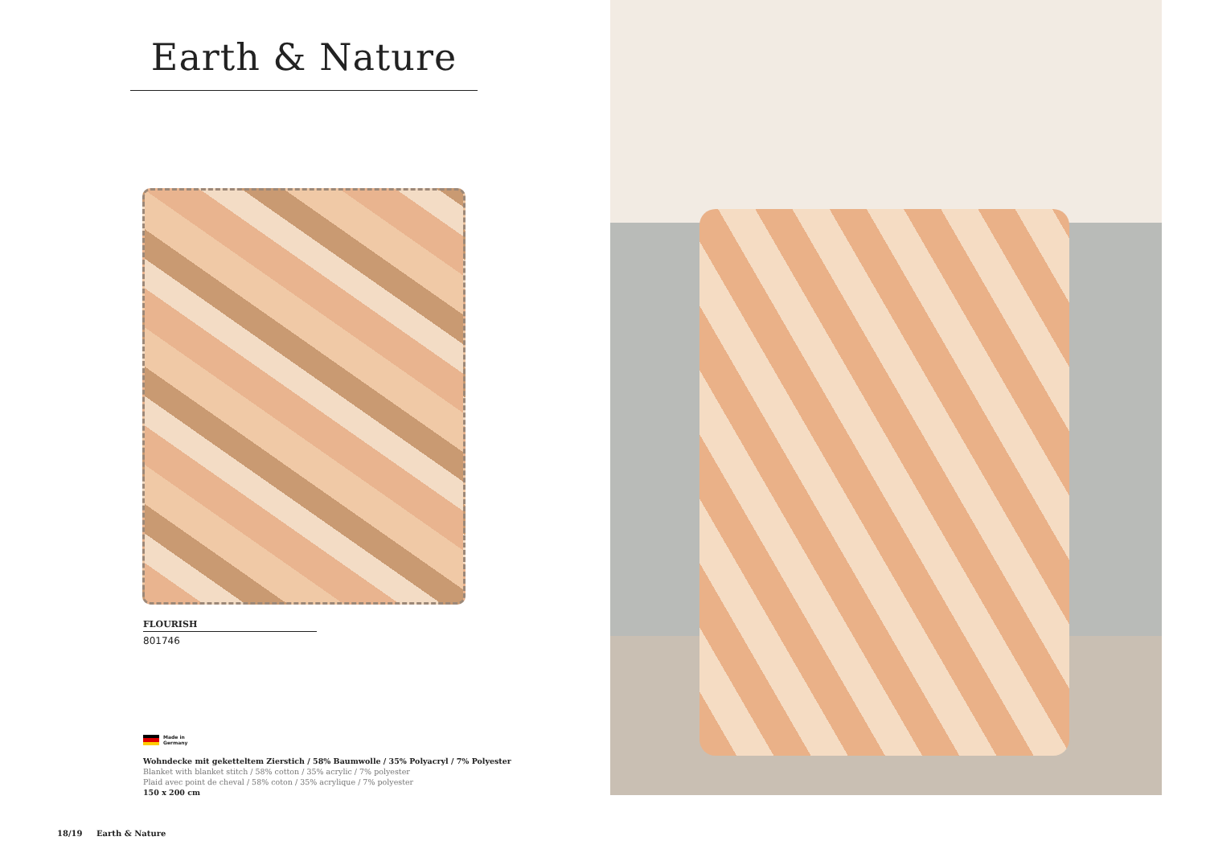Earth & Nature
FLOURISH
801746
Made in
Germany
Wohndecke mit geketteltem Zierstich / 58% Baumwolle / 35% Polyacryl / 7% Polyester
Blanket with blanket stitch / 58% cotton / 35% acrylic / 7% polyester
Plaid avec point de cheval / 58% coton / 35% acrylique / 7% polyester
150 x 200 cm
18/19 Earth & Nature